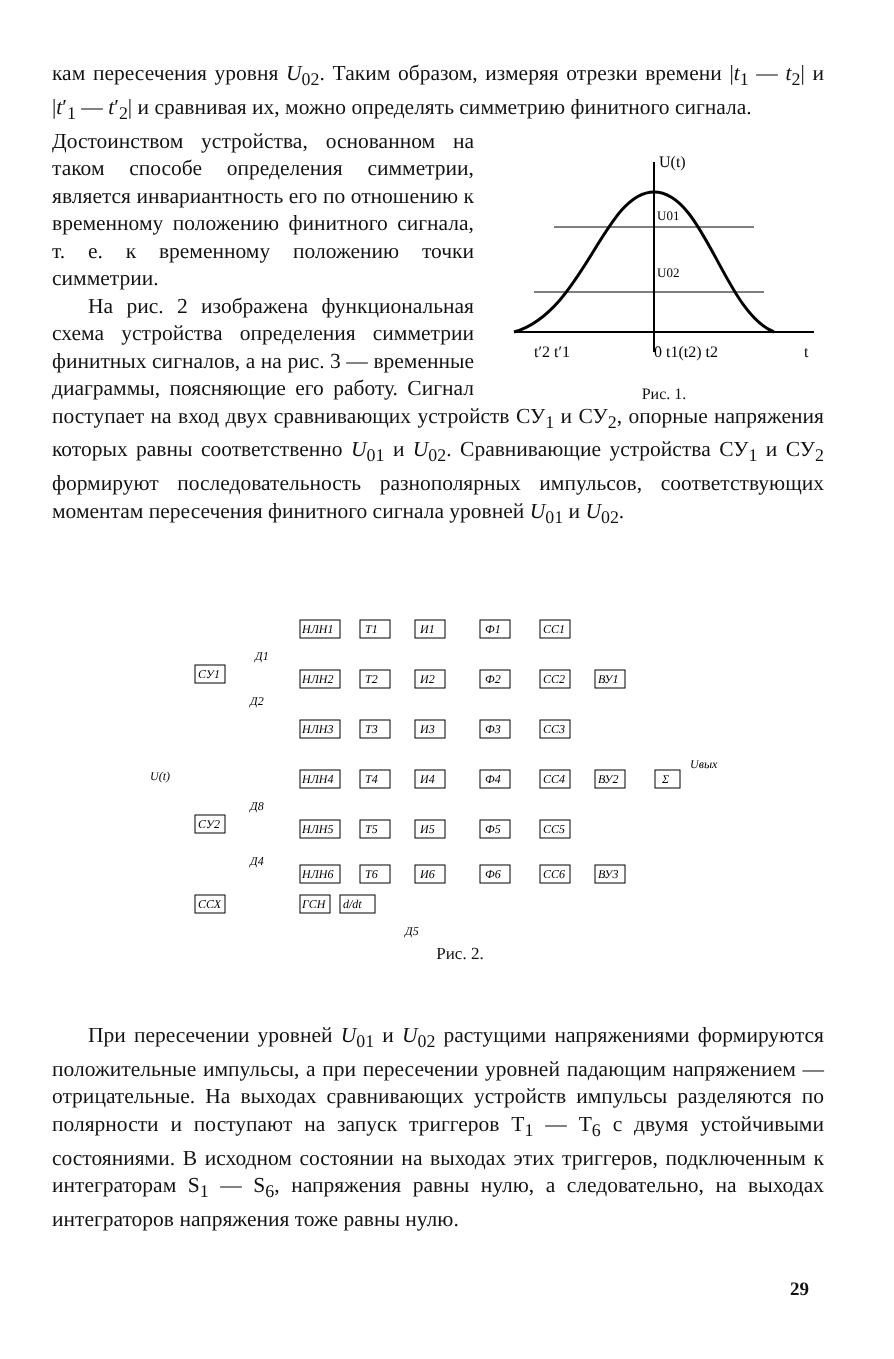кам пересечения уровня U<sub>02</sub>. Таким образом, измеряя отрезки времени |t<sub>1</sub> — t<sub>2</sub>| и |t′<sub>1</sub> — t′<sub>2</sub>| и сравнивая их, можно определять симметрию финитного сигнала.
U(t)
U01
U02
t′2 t′1
0 t1(t2) t2
t
Рис. 1.
Достоинством устройства, основанном на таком способе определения симметрии, является инвариантность его по отношению к временному положению финитного сигнала, т. е. к временному положению точки симметрии.
На рис. 2 изображена функциональная схема устройства определения симметрии финитных сигналов, а на рис. 3 — временные диаграммы, поясняющие его работу. Сигнал поступает на вход двух сравнивающих устройств СУ<sub>1</sub> и СУ<sub>2</sub>, опорные напряжения которых равны соответственно U<sub>01</sub> и U<sub>02</sub>. Сравнивающие устройства СУ<sub>1</sub> и СУ<sub>2</sub> формируют последовательность разнополярных импульсов, соответствующих моментам пересечения финитного сигнала уровней U<sub>01</sub> и U<sub>02</sub>.
U(t)
СУ1
СУ2
ССХ
Д1
Д2
Д8
Д4
НЛН1
Т1
И1
Ф1
СС1
НЛН2
Т2
И2
Ф2
СС2
НЛН3
Т3
И3
Ф3
СС3
НЛН4
Т4
И4
Ф4
СС4
НЛН5
Т5
И5
Ф5
СС5
НЛН6
Т6
И6
Ф6
СС6
ВУ1
ВУ2
ВУ3
Σ
Uвых
ГСН
d/dt
Д5
Рис. 2.
При пересечении уровней U<sub>01</sub> и U<sub>02</sub> растущими напряжениями формируются положительные импульсы, а при пересечении уровней падающим напряжением — отрицательные. На выходах сравнивающих устройств импульсы разделяются по полярности и поступают на запуск триггеров Т<sub>1</sub> — Т<sub>6</sub> с двумя устойчивыми состояниями. В исходном состоянии на выходах этих триггеров, подключенным к интеграторам S<sub>1</sub> — S<sub>6</sub>, напряжения равны нулю, а следовательно, на выходах интеграторов напряжения тоже равны нулю.
29